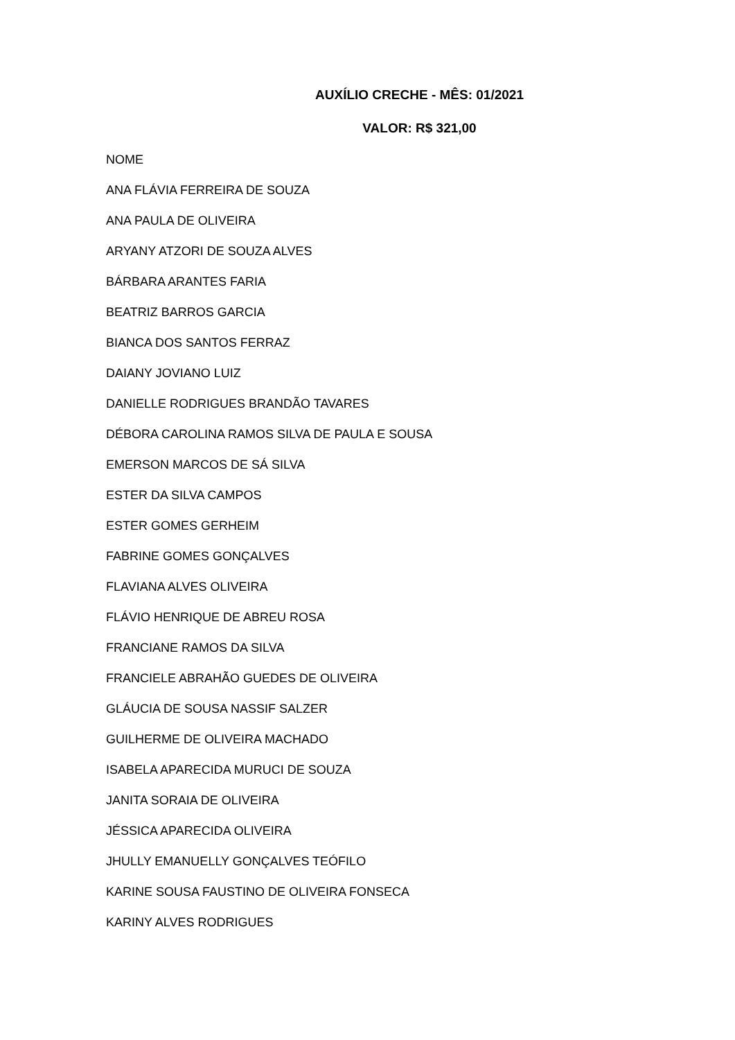AUXÍLIO CRECHE - MÊS: 01/2021
VALOR: R$ 321,00
NOME
ANA FLÁVIA FERREIRA DE SOUZA
ANA PAULA DE OLIVEIRA
ARYANY ATZORI DE SOUZA ALVES
BÁRBARA ARANTES FARIA
BEATRIZ BARROS GARCIA
BIANCA DOS SANTOS FERRAZ
DAIANY JOVIANO LUIZ
DANIELLE RODRIGUES BRANDÃO TAVARES
DÉBORA CAROLINA RAMOS SILVA DE PAULA E SOUSA
EMERSON MARCOS DE SÁ SILVA
ESTER DA SILVA CAMPOS
ESTER GOMES GERHEIM
FABRINE GOMES GONÇALVES
FLAVIANA ALVES OLIVEIRA
FLÁVIO HENRIQUE DE ABREU ROSA
FRANCIANE RAMOS DA SILVA
FRANCIELE ABRAHÃO GUEDES DE OLIVEIRA
GLÁUCIA DE SOUSA NASSIF SALZER
GUILHERME DE OLIVEIRA MACHADO
ISABELA APARECIDA MURUCI DE SOUZA
JANITA SORAIA DE OLIVEIRA
JÉSSICA APARECIDA OLIVEIRA
JHULLY EMANUELLY GONÇALVES TEÓFILO
KARINE SOUSA FAUSTINO DE OLIVEIRA FONSECA
KARINY ALVES RODRIGUES